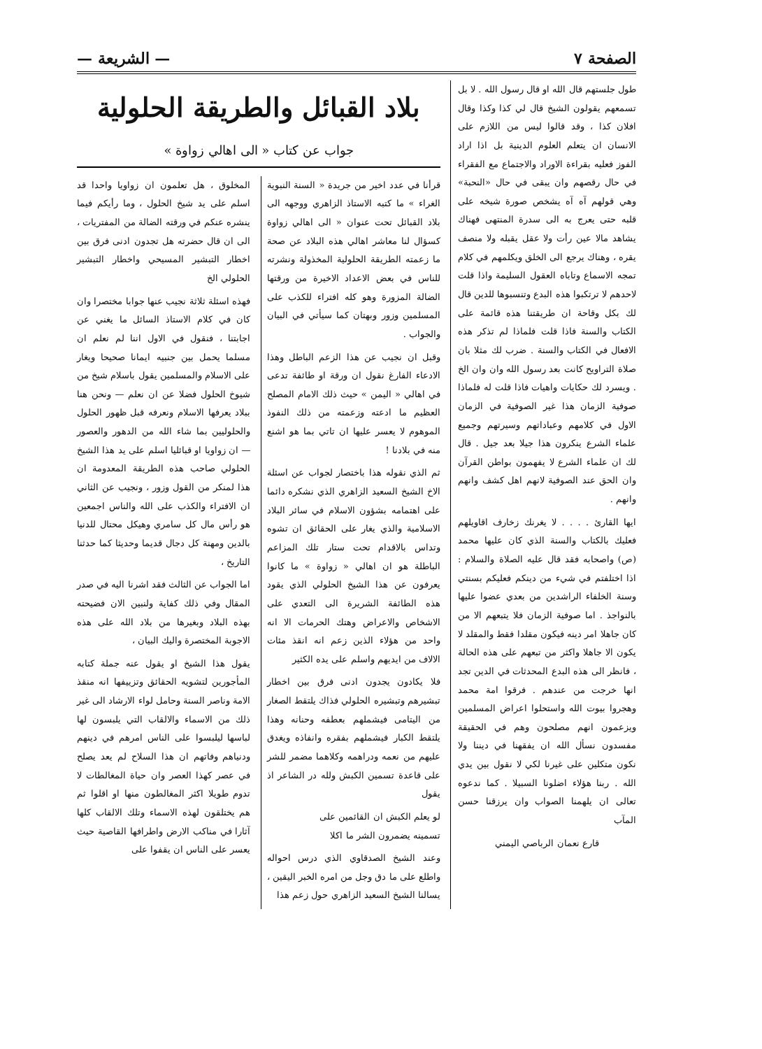الصفحة ٧ — الشريعة —
طول جلستهم قال الله او قال رسول الله . لا بل تسمعهم يقولون الشيخ قال لي كذا وكذا وقال افلان كذا ، وقد قالوا ليس من اللازم على الانسان ان يتعلم العلوم الدينية بل اذا اراد الفوز فعليه بقراءة الاوراد والاجتماع مع الفقراء في حال رقصهم وان يبقى في حال «النحبة» وهي قولهم آه آه يشخص صورة شيخه على قلبه حتى يعرج به الى سدرة المنتهى فهناك يشاهد مالا عين رأت ولا عقل يقبله ولا منصف يقره ، وهناك يرجع الى الخلق ويكلمهم في كلام تمجه الاسماع وتاباه العقول السليمة واذا قلت لاحدهم لا ترتكبوا هذه البدع وتنسبوها للدين قال لك بكل وقاحة ان طريقتنا هذه قائمة على الكتاب والسنة فاذا قلت فلماذا لم تذكر هذه الافعال في الكتاب والسنة . ضرب لك مثلا بان صلاة التراويح كانت بعد رسول الله وان وان الخ . ويسرد لك حكايات واهيات فاذا قلت له فلماذا صوفية الزمان هذا غير الصوفية في الزمان الاول في كلامهم وعباداتهم وسيرتهم وجميع علماء الشرع ينكرون هذا جيلا بعد جيل . قال لك ان علماء الشرع لا يفهمون بواطن القرآن وان الحق عند الصوفية لانهم اهل كشف وانهم وانهم .
ايها القارئ . . . . لا يغرنك زخارف اقاويلهم فعليك بالكتاب والسنة الذي كان عليها محمد (ص) واصحابه فقد قال عليه الصلاة والسلام : اذا اختلفتم في شيء من دينكم فعليكم بسنتي وسنة الخلفاء الراشدين من بعدي عضوا عليها بالنواجذ . اما صوفية الزمان فلا يتبعهم الا من كان جاهلا امر دينه فيكون مقلدا فقط والمقلد لا يكون الا جاهلا واكثر من تبعهم على هذه الحالة ، فانظر الى هذه البدع المحدثات في الدين تجد انها خرجت من عندهم . فرقوا امة محمد وهجروا بيوت الله واستحلوا اعراض المسلمين ويزعمون انهم مصلحون وهم في الحقيقة مفسدون نسأل الله ان يفقهنا في ديننا ولا نكون متكلين على غيرنا لكي لا نقول بين يدي الله . ربنا هؤلاء اضلونا السبيلا . كما ندعوه تعالى ان يلهمنا الصواب وان يرزقنا حسن المآب
قارع نعمان الرباصي اليمني
بلاد القبائل والطريقة الحلولية
جواب عن كتاب « الى اهالي زواوة »
قرأنا في عدد اخير من جريدة « السنة النبوية الغراء » ما كتبه الاستاذ الزاهري ووجهه الى بلاد القبائل تحت عنوان « الى اهالي زواوة كسؤال لنا معاشر اهالي هذه البلاد عن صحة ما زعمته الطريقة الحلولية المخذولة ونشرته للناس في بعض الاعداد الاخيرة من ورقتها الضالة المزورة وهو كله افتراء للكذب على المسلمين وزور وبهتان كما سيأتي في البيان والجواب .
وقبل ان نجيب عن هذا الزعم الباطل وهذا الادعاء الفارغ نقول ان ورقة او طائفة تدعى في اهالي « اليمن » حيث ذلك الامام المصلح العظيم ما ادعته وزعمته من ذلك النفوذ الموهوم لا يعسر عليها ان تاتي بما هو اشنع منه في بلادنا !
ثم الذي نقوله هذا باختصار لجواب عن اسئلة الاخ الشيخ السعيد الزاهري الذي نشكره دائما على اهتمامه بشؤون الاسلام في سائر البلاد الاسلامية والذي يغار على الحقائق ان تشوه وتداس بالاقدام تحت ستار تلك المزاعم الباطلة هو ان اهالي « زواوة » ما كانوا يعرفون عن هذا الشيخ الحلولي الذي يقود هذه الطائفة الشريرة الى التعدي على الاشخاص والاعراض وهتك الحرمات الا انه واحد من هؤلاء الذين زعم انه انقذ مئات الالاف من ايديهم واسلم على يده الكثير
فلا يكادون يجدون ادنى فرق بين اخطار تبشيرهم وتبشيره الحلولي فذاك يلتقط الصغار من اليتامى فيشملهم بعطفه وحنانه وهذا يلتقط الكبار فيشملهم بفقره وانفاذه ويغدق عليهم من نعمه ودراهمه وكلاهما مضمر للشر على قاعدة تسمين الكبش ولله در الشاعر اذ يقول
لو يعلم الكبش ان القائمين على
تسمينه يضمرون الشر ما اكلا
وعند الشيخ الصدقاوي الذي درس احواله واطلع على ما دق وجل من امره الخبر اليقين ، يسالنا الشيخ السعيد الزاهري حول زعم هذا
المخلوق ، هل تعلمون ان زواويا واحدا قد اسلم على يد شيخ الحلول ، وما رأيكم فيما ينشره عنكم في ورقته الضالة من المفتريات ، الى ان قال حضرته هل تجدون ادنى فرق بين اخطار التبشير المسيحي واخطار التبشير الحلولي الخ
فهذه اسئلة ثلاثة نجيب عنها جوابا مختصرا وان كان في كلام الاستاذ السائل ما يغني عن اجابتنا ، فنقول في الاول اننا لم نعلم ان مسلما يحمل بين جنبيه ايمانا صحيحا ويغار على الاسلام والمسلمين يقول باسلام شيخ من شيوخ الحلول فضلا عن ان نعلم — ونحن هنا ببلاد يعرفها الاسلام ونعرفه قبل ظهور الحلول والحلوليين بما شاء الله من الدهور والعصور — ان زواويا او قبائليا اسلم على يد هذا الشيخ الحلولي صاحب هذه الطريقة المعدومة ان هذا لمنكر من القول وزور ، ونجيب عن الثاني ان الافتراء والكذب على الله والناس اجمعين هو رأس مال كل سامري وهيكل محتال للدنيا بالدين ومهنة كل دجال قديما وحديثا كما حدثنا التاريخ ،
اما الجواب عن الثالث فقد اشرنا اليه في صدر المقال وفي ذلك كفاية ولنبين الان فضيحته بهذه البلاد وبغيرها من بلاد الله على هذه الاجوبة المختصرة واليك البيان ،
يقول هذا الشيخ او يقول عنه جملة كتابه المأجورين لتشويه الحقائق وتزييفها انه منقذ الامة وناصر السنة وحامل لواء الارشاد الى غير ذلك من الاسماء والالقاب التي يلبسون لها لباسها ليلبسوا على الناس امرهم في دينهم ودنياهم وفاتهم ان هذا السلاح لم يعد يصلح في عصر كهذا العصر وان حياة المغالطات لا تدوم طويلا اكثر المغالطون منها او اقلوا ثم هم يختلقون لهذه الاسماء وتلك الالقاب كلها آثارا في مناكب الارض واطرافها القاصية حيث يعسر على الناس ان يقفوا على